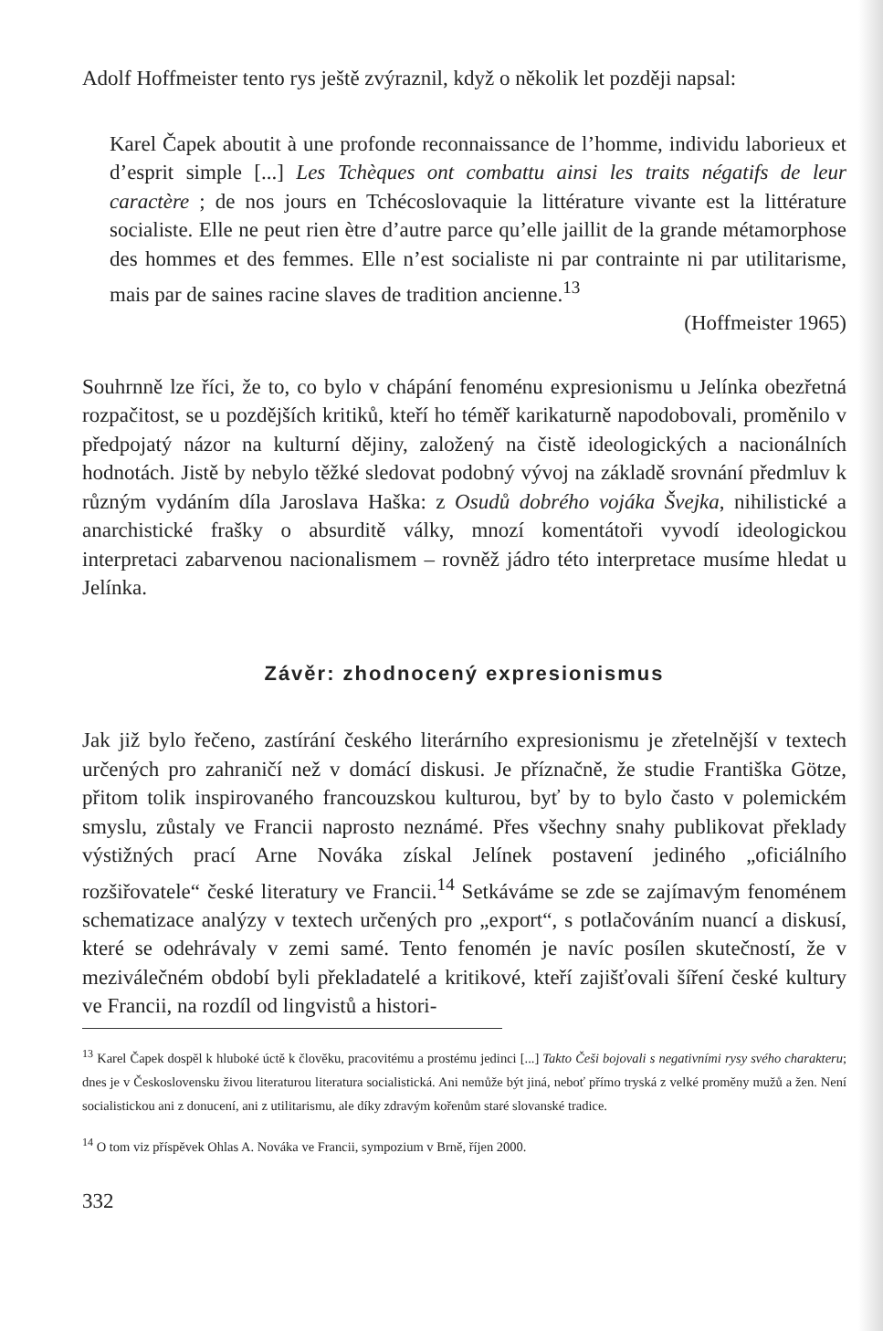Adolf Hoffmeister tento rys ještě zvýraznil, když o několik let později napsal:
Karel Čapek aboutit à une profonde reconnaissance de l’homme, individu laborieux et d’esprit simple [...] Les Tchèques ont combattu ainsi les traits négatifs de leur caractère ; de nos jours en Tchécoslovaquie la littérature vivante est la littérature socialiste. Elle ne peut rien ètre d’autre parce qu’elle jaillit de la grande métamorphose des hommes et des femmes. Elle n’est socialiste ni par contrainte ni par utilitarisme, mais par de saines racine slaves de tradition ancienne.<sup>13</sup>
(Hoffmeister 1965)
Souhrnně lze říci, že to, co bylo v chápání fenoménu expresionismu u Jelínka obezřetná rozpačitost, se u pozdějších kritiků, kteří ho téměř karikaturně napodobovali, proměnilo v předpojatý názor na kulturní dějiny, založený na čistě ideologických a nacionálních hodnotách. Jistě by nebylo těžké sledovat podobný vývoj na základě srovnání předmluv k různým vydáním díla Jaroslava Haška: z Osudů dobrého vojáka Švejka, nihilistické a anarchistické frašky o absurditě války, mnozí komentátoři vyvodí ideologickou interpretaci zabarvenou nacionalismem – rovněž jádro této interpretace musíme hledat u Jelínka.
Závěr: zhodnocený expresionismus
Jak již bylo řečeno, zastírání českého literárního expresionismu je zřetelnější v textech určených pro zahraničí než v domácí diskusi. Je příznačně, že studie Františka Götze, přitom tolik inspirovaného francouzskou kulturou, byť by to bylo často v polemickém smyslu, zůstaly ve Francii naprosto neznámé. Přes všechny snahy publikovat překlady výstižných prací Arne Nováka získal Jelínek postavení jediného „oficiálního rozšiřovatele“ české literatury ve Francii.<sup>14</sup> Setkáváme se zde se zajímavým fenoménem schematizace analýzy v textech určených pro „export“, s potlačováním nuancí a diskusí, které se odehrávaly v zemi samé. Tento fenomén je navíc posílen skutečností, že v meziválečném období byli překladatelé a kritikové, kteří zajišťovali šíření české kultury ve Francii, na rozdíl od lingvistů a histori-
<sup>13</sup> Karel Čapek dospěl k hluboké úctě k člověku, pracovitému a prostému jedinci [...] Takto Češi bojovali s negativními rysy svého charakteru; dnes je v Československu živou literaturou literatura socialistická. Ani nemůže být jiná, neboť přímo tryská z velké proměny mužů a žen. Není socialistickou ani z donucení, ani z utilitarismu, ale díky zdravým kořenům staré slovanské tradice.
<sup>14</sup> O tom viz příspěvek Ohlas A. Nováka ve Francii, sympozium v Brně, říjen 2000.
332